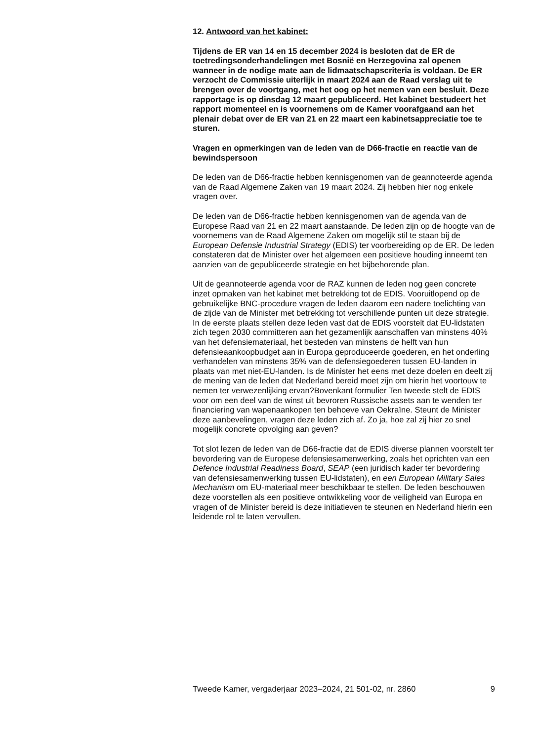12. Antwoord van het kabinet:
Tijdens de ER van 14 en 15 december 2024 is besloten dat de ER de toetredingsonderhandelingen met Bosnië en Herzegovina zal openen wanneer in de nodige mate aan de lidmaatschapscriteria is voldaan. De ER verzocht de Commissie uiterlijk in maart 2024 aan de Raad verslag uit te brengen over de voortgang, met het oog op het nemen van een besluit. Deze rapportage is op dinsdag 12 maart gepubliceerd. Het kabinet bestudeert het rapport momenteel en is voornemens om de Kamer voorafgaand aan het plenair debat over de ER van 21 en 22 maart een kabinetsappreciatie toe te sturen.
Vragen en opmerkingen van de leden van de D66-fractie en reactie van de bewindspersoon
De leden van de D66-fractie hebben kennisgenomen van de geannoteerde agenda van de Raad Algemene Zaken van 19 maart 2024. Zij hebben hier nog enkele vragen over.
De leden van de D66-fractie hebben kennisgenomen van de agenda van de Europese Raad van 21 en 22 maart aanstaande. De leden zijn op de hoogte van de voornemens van de Raad Algemene Zaken om mogelijk stil te staan bij de European Defensie Industrial Strategy (EDIS) ter voorbereiding op de ER. De leden constateren dat de Minister over het algemeen een positieve houding inneemt ten aanzien van de gepubliceerde strategie en het bijbehorende plan.
Uit de geannoteerde agenda voor de RAZ kunnen de leden nog geen concrete inzet opmaken van het kabinet met betrekking tot de EDIS. Vooruitlopend op de gebruikelijke BNC-procedure vragen de leden daarom een nadere toelichting van de zijde van de Minister met betrekking tot verschillende punten uit deze strategie. In de eerste plaats stellen deze leden vast dat de EDIS voorstelt dat EU-lidstaten zich tegen 2030 committeren aan het gezamenlijk aanschaffen van minstens 40% van het defensiemateriaal, het besteden van minstens de helft van hun defensieaankoopbudget aan in Europa geproduceerde goederen, en het onderling verhandelen van minstens 35% van de defensiegoederen tussen EU-landen in plaats van met niet-EU-landen. Is de Minister het eens met deze doelen en deelt zij de mening van de leden dat Nederland bereid moet zijn om hierin het voortouw te nemen ter verwezenlijking ervan?Bovenkant formulier Ten tweede stelt de EDIS voor om een deel van de winst uit bevroren Russische assets aan te wenden ter financiering van wapenaankopen ten behoeve van Oekraïne. Steunt de Minister deze aanbevelingen, vragen deze leden zich af. Zo ja, hoe zal zij hier zo snel mogelijk concrete opvolging aan geven?
Tot slot lezen de leden van de D66-fractie dat de EDIS diverse plannen voorstelt ter bevordering van de Europese defensiesamenwerking, zoals het oprichten van een Defence Industrial Readiness Board, SEAP (een juridisch kader ter bevordering van defensiesamenwerking tussen EU-lidstaten), en een European Military Sales Mechanism om EU-materiaal meer beschikbaar te stellen. De leden beschouwen deze voorstellen als een positieve ontwikkeling voor de veiligheid van Europa en vragen of de Minister bereid is deze initiatieven te steunen en Nederland hierin een leidende rol te laten vervullen.
Tweede Kamer, vergaderjaar 2023–2024, 21 501-02, nr. 2860 9